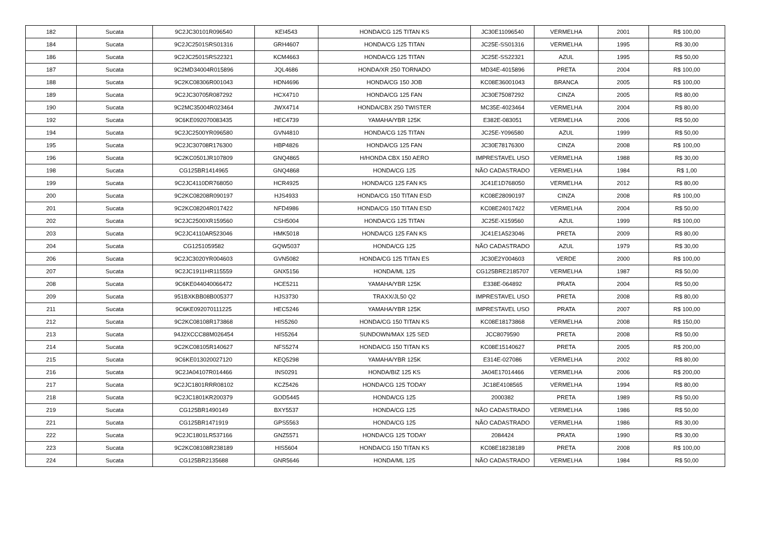| 182 | Sucata | 9C2JC30101R096540 | KEI4543 | HONDA/CG 125 TITAN KS | JC30E11096540 | VERMELHA | 2001 | R$ 100,00 |
| 184 | Sucata | 9C2JC2501SRS01316 | GRH4607 | HONDA/CG 125 TITAN | JC25E-SS01316 | VERMELHA | 1995 | R$ 30,00 |
| 186 | Sucata | 9C2JC2501SRS22321 | KCM4663 | HONDA/CG 125 TITAN | JC25E-SS22321 | AZUL | 1995 | R$ 50,00 |
| 187 | Sucata | 9C2MD34004R015896 | JQL4686 | HONDA/XR 250 TORNADO | MD34E-4015896 | PRETA | 2004 | R$ 100,00 |
| 188 | Sucata | 9C2KC08306R001043 | HDN4696 | HONDA/CG 150 JOB | KC08E36001043 | BRANCA | 2005 | R$ 100,00 |
| 189 | Sucata | 9C2JC30705R087292 | HCX4710 | HONDA/CG 125 FAN | JC30E75087292 | CINZA | 2005 | R$ 80,00 |
| 190 | Sucata | 9C2MC35004R023464 | JWX4714 | HONDA/CBX 250 TWISTER | MC35E-4023464 | VERMELHA | 2004 | R$ 80,00 |
| 192 | Sucata | 9C6KE092070083435 | HEC4739 | YAMAHA/YBR 125K | E382E-083051 | VERMELHA | 2006 | R$ 50,00 |
| 194 | Sucata | 9C2JC2500YR096580 | GVN4810 | HONDA/CG 125 TITAN | JC25E-Y096580 | AZUL | 1999 | R$ 50,00 |
| 195 | Sucata | 9C2JC30708R176300 | HBP4826 | HONDA/CG 125 FAN | JC30E78176300 | CINZA | 2008 | R$ 100,00 |
| 196 | Sucata | 9C2KC0501JR107809 | GNQ4865 | H/HONDA CBX 150 AERO | IMPRESTAVEL USO | VERMELHA | 1988 | R$ 30,00 |
| 198 | Sucata | CG125BR1414965 | GNQ4868 | HONDA/CG 125 | NÃO CADASTRADO | VERMELHA | 1984 | R$ 1,00 |
| 199 | Sucata | 9C2JC4110DR768050 | HCR4925 | HONDA/CG 125 FAN KS | JC41E1D768050 | VERMELHA | 2012 | R$ 80,00 |
| 200 | Sucata | 9C2KC08208R090197 | HJS4933 | HONDA/CG 150 TITAN ESD | KC08E28090197 | CINZA | 2008 | R$ 100,00 |
| 201 | Sucata | 9C2KC08204R017422 | NFD4986 | HONDA/CG 150 TITAN ESD | KC08E24017422 | VERMELHA | 2004 | R$ 50,00 |
| 202 | Sucata | 9C2JC2500XR159560 | CSH5004 | HONDA/CG 125 TITAN | JC25E-X159560 | AZUL | 1999 | R$ 100,00 |
| 203 | Sucata | 9C2JC4110AR523046 | HMK5018 | HONDA/CG 125 FAN KS | JC41E1A523046 | PRETA | 2009 | R$ 80,00 |
| 204 | Sucata | CG1251059582 | GQW5037 | HONDA/CG 125 | NÃO CADASTRADO | AZUL | 1979 | R$ 30,00 |
| 206 | Sucata | 9C2JC3020YR004603 | GVN5082 | HONDA/CG 125 TITAN ES | JC30E2Y004603 | VERDE | 2000 | R$ 100,00 |
| 207 | Sucata | 9C2JC1911HR115559 | GNX5156 | HONDA/ML 125 | CG125BRE2185707 | VERMELHA | 1987 | R$ 50,00 |
| 208 | Sucata | 9C6KE044040066472 | HCE5211 | YAMAHA/YBR 125K | E338E-064892 | PRATA | 2004 | R$ 50,00 |
| 209 | Sucata | 951BXKBB08B005377 | HJS3730 | TRAXX/JL50 Q2 | IMPRESTAVEL USO | PRETA | 2008 | R$ 80,00 |
| 211 | Sucata | 9C6KE092070111225 | HEC5246 | YAMAHA/YBR 125K | IMPRESTAVEL USO | PRATA | 2007 | R$ 100,00 |
| 212 | Sucata | 9C2KC08108R173868 | HIS5260 | HONDA/CG 150 TITAN KS | KC08E18173868 | VERMELHA | 2008 | R$ 150,00 |
| 213 | Sucata | 94J2XCCC88M026454 | HIS5264 | SUNDOWN/MAX 125 SED | JCC8079590 | PRETA | 2008 | R$ 50,00 |
| 214 | Sucata | 9C2KC08105R140627 | NFS5274 | HONDA/CG 150 TITAN KS | KC08E15140627 | PRETA | 2005 | R$ 200,00 |
| 215 | Sucata | 9C6KE013020027120 | KEQ5298 | YAMAHA/YBR 125K | E314E-027086 | VERMELHA | 2002 | R$ 80,00 |
| 216 | Sucata | 9C2JA04107R014466 | INS0291 | HONDA/BIZ 125 KS | JA04E17014466 | VERMELHA | 2006 | R$ 200,00 |
| 217 | Sucata | 9C2JC1801RRR08102 | KCZ5426 | HONDA/CG 125 TODAY | JC18E4108565 | VERMELHA | 1994 | R$ 80,00 |
| 218 | Sucata | 9C2JC1801KR200379 | GOD5445 | HONDA/CG 125 | 2000382 | PRETA | 1989 | R$ 50,00 |
| 219 | Sucata | CG125BR1490149 | BXY5537 | HONDA/CG 125 | NÃO CADASTRADO | VERMELHA | 1986 | R$ 50,00 |
| 221 | Sucata | CG125BR1471919 | GPS5563 | HONDA/CG 125 | NÃO CADASTRADO | VERMELHA | 1986 | R$ 30,00 |
| 222 | Sucata | 9C2JC1801LR537166 | GNZ5571 | HONDA/CG 125 TODAY | 2084424 | PRATA | 1990 | R$ 30,00 |
| 223 | Sucata | 9C2KC08108R238189 | HIS5604 | HONDA/CG 150 TITAN KS | KC08E18238189 | PRETA | 2008 | R$ 100,00 |
| 224 | Sucata | CG125BR2135688 | GNR5646 | HONDA/ML 125 | NÃO CADASTRADO | VERMELHA | 1984 | R$ 50,00 |